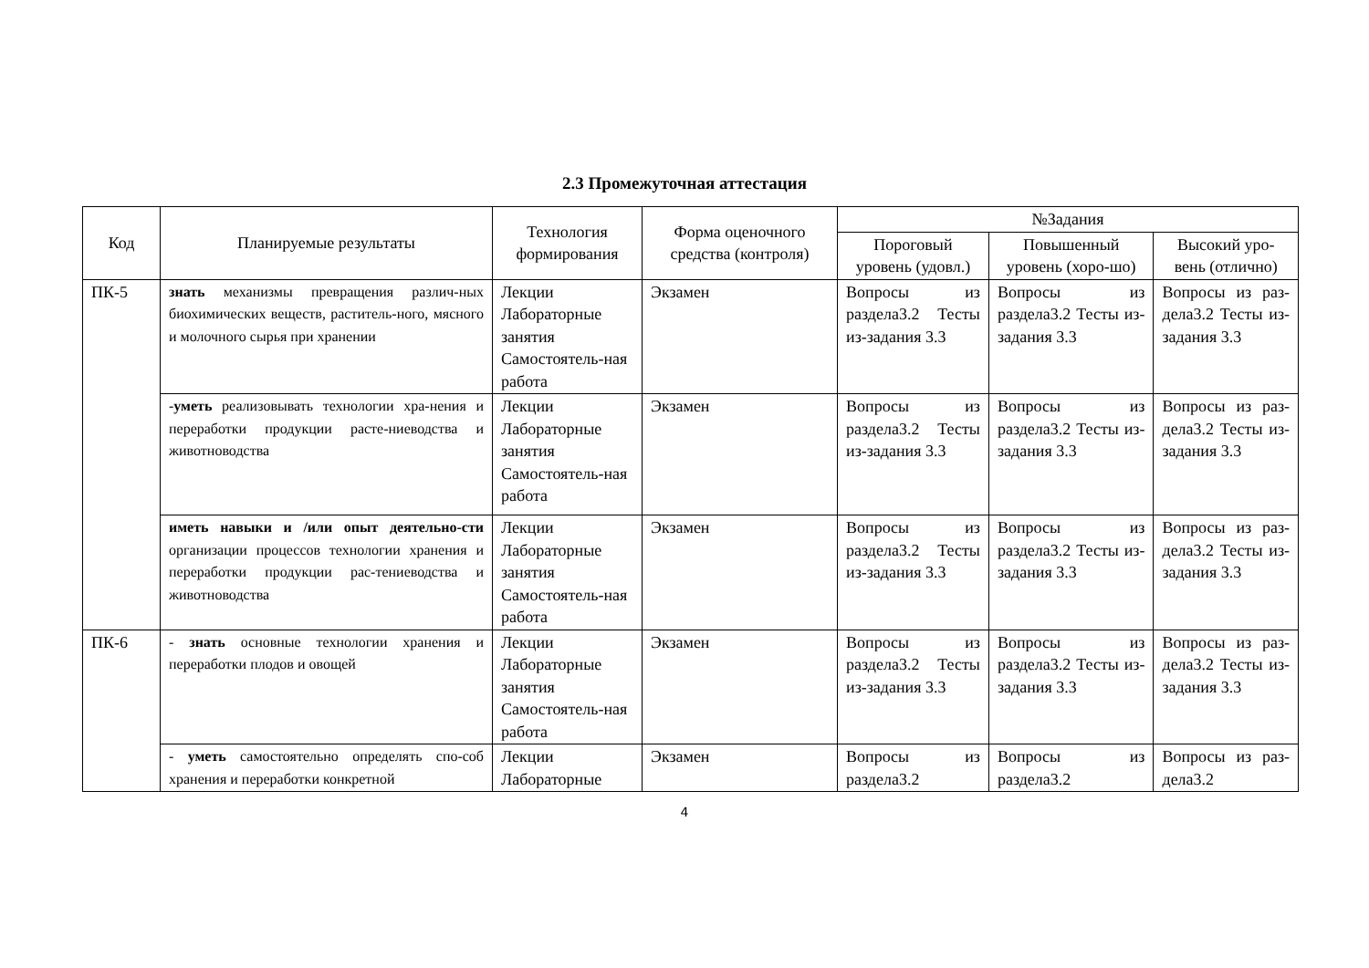2.3 Промежуточная аттестация
| Код | Планируемые результаты | Технология формирования | Форма оценочного средства (контроля) | №Задания | | |
| --- | --- | --- | --- | --- | --- | --- |
| | | | | Пороговый уровень (удовл.) | Повышенный уровень (хоро-шо) | Высокий уро-вень (отлично) |
| ПК-5 | знать механизмы превращения различ-ных биохимических веществ, раститель-ного, мясного и молочного сырья при хранении | Лекции Лабораторные занятия Самостоятель-ная работа | Экзамен | Вопросы из раздела3.2 Тесты из-задания 3.3 | Вопросы из раздела3.2 Тесты из-задания 3.3 | Вопросы из раз-дела3.2 Тесты из-задания 3.3 |
| | - уметь реализовывать технологии хра-нения и переработки продукции расте-ниеводства и животноводства | Лекции Лабораторные занятия Самостоятель-ная работа | Экзамен | Вопросы из раздела3.2 Тесты из-задания 3.3 | Вопросы из раздела3.2 Тесты из-задания 3.3 | Вопросы из раз-дела3.2 Тесты из-задания 3.3 |
| | иметь навыки и /или опыт деятельно-сти организации процессов технологии хранения и переработки продукции рас-тениеводства и животноводства | Лекции Лабораторные занятия Самостоятель-ная работа | Экзамен | Вопросы из раздела3.2 Тесты из-задания 3.3 | Вопросы из раздела3.2 Тесты из-задания 3.3 | Вопросы из раз-дела3.2 Тесты из-задания 3.3 |
| ПК-6 | - знать основные технологии хранения и переработки плодов и овощей | Лекции Лабораторные занятия Самостоятель-ная работа | Экзамен | Вопросы из раздела3.2 Тесты из-задания 3.3 | Вопросы из раздела3.2 Тесты из-задания 3.3 | Вопросы из раз-дела3.2 Тесты из-задания 3.3 |
| | - уметь самостоятельно определять спо-соб хранения и переработки конкретной | Лекции Лабораторные | Экзамен | Вопросы из раздела3.2 | Вопросы из раздела3.2 | Вопросы из раз-дела3.2 |
4